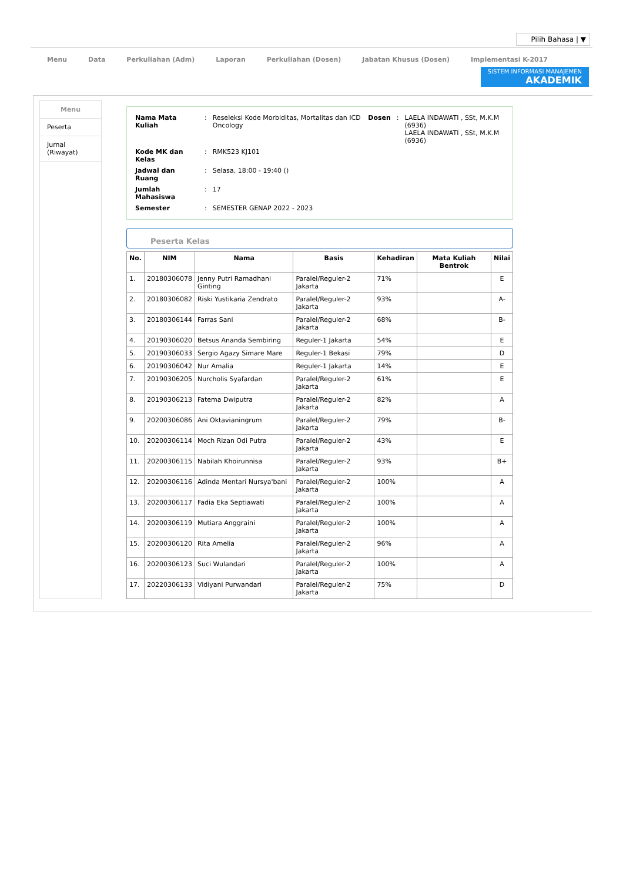Pilih Bahasa | ▼
Menu Data Perkuliahan (Adm) Laporan Perkuliahan (Dosen) Jabatan Khusus (Dosen) Implementasi K-2017
SISTEM INFORMASI MANAJEMEN
AKADEMIK
Menu
Peserta
Jurnal (Riwayat)
| Nama Mata Kuliah | : | Reseleksi Kode Morbiditas, Mortalitas dan ICD Oncology | Dosen | : | LAELA INDAWATI , SSt, M.K.M (6936) LAELA INDAWATI , SSt, M.K.M (6936) |
| Kode MK dan Kelas | : | RMK523 KJ101 | | | |
| Jadwal dan Ruang | : | Selasa, 18:00 - 19:40 () | | | |
| Jumlah Mahasiswa | : | 17 | | | |
| Semester | : | SEMESTER GENAP 2022 - 2023 | | | |
Peserta Kelas
| No. | NIM | Nama | Basis | Kehadiran | Mata Kuliah Bentrok | Nilai |
| --- | --- | --- | --- | --- | --- | --- |
| 1. | 20180306078 | Jenny Putri Ramadhani Ginting | Paralel/Reguler-2 Jakarta | 71% | | E |
| 2. | 20180306082 | Riski Yustikaria Zendrato | Paralel/Reguler-2 Jakarta | 93% | | A- |
| 3. | 20180306144 | Farras Sani | Paralel/Reguler-2 Jakarta | 68% | | B- |
| 4. | 20190306020 | Betsus Ananda Sembiring | Reguler-1 Jakarta | 54% | | E |
| 5. | 20190306033 | Sergio Agazy Simare Mare | Reguler-1 Bekasi | 79% | | D |
| 6. | 20190306042 | Nur Amalia | Reguler-1 Jakarta | 14% | | E |
| 7. | 20190306205 | Nurcholis Syafardan | Paralel/Reguler-2 Jakarta | 61% | | E |
| 8. | 20190306213 | Fatema Dwiputra | Paralel/Reguler-2 Jakarta | 82% | | A |
| 9. | 20200306086 | Ani Oktavianingrum | Paralel/Reguler-2 Jakarta | 79% | | B- |
| 10. | 20200306114 | Moch Rizan Odi Putra | Paralel/Reguler-2 Jakarta | 43% | | E |
| 11. | 20200306115 | Nabilah Khoirunnisa | Paralel/Reguler-2 Jakarta | 93% | | B+ |
| 12. | 20200306116 | Adinda Mentari Nursya'bani | Paralel/Reguler-2 Jakarta | 100% | | A |
| 13. | 20200306117 | Fadia Eka Septiawati | Paralel/Reguler-2 Jakarta | 100% | | A |
| 14. | 20200306119 | Mutiara Anggraini | Paralel/Reguler-2 Jakarta | 100% | | A |
| 15. | 20200306120 | Rita Amelia | Paralel/Reguler-2 Jakarta | 96% | | A |
| 16. | 20200306123 | Suci Wulandari | Paralel/Reguler-2 Jakarta | 100% | | A |
| 17. | 20220306133 | Vidiyani Purwandari | Paralel/Reguler-2 Jakarta | 75% | | D |